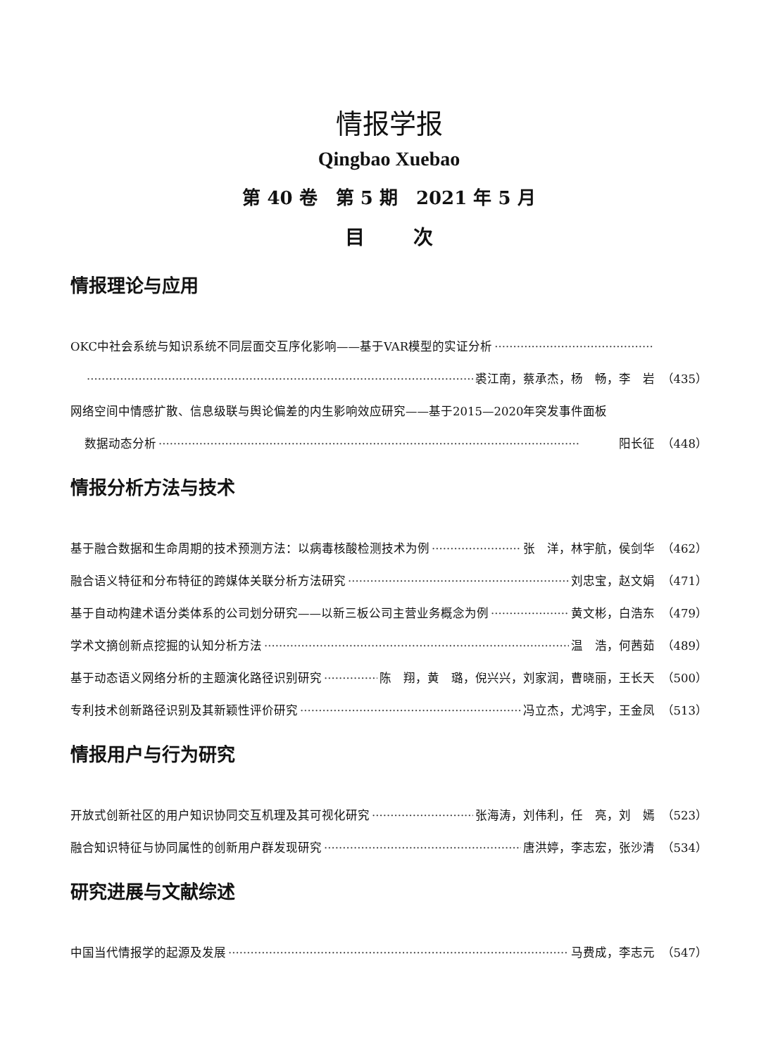情报学报
Qingbao Xuebao
第 40 卷　第 5 期　2021 年 5 月
目 次
情报理论与应用
OKC中社会系统与知识系统不同层面交互序化影响——基于VAR模型的实证分析
裘江南，蔡承杰，杨　畅，李　岩 （435）
网络空间中情感扩散、信息级联与舆论偏差的内生影响效应研究——基于2015—2020年突发事件面板
数据动态分析 阳长征 （448）
情报分析方法与技术
基于融合数据和生命周期的技术预测方法：以病毒核酸检测技术为例 张　洋，林宇航，侯剑华 （462）
融合语义特征和分布特征的跨媒体关联分析方法研究 刘忠宝，赵文娟 （471）
基于自动构建术语分类体系的公司划分研究——以新三板公司主营业务概念为例 黄文彬，白浩东 （479）
学术文摘创新点挖掘的认知分析方法 温　浩，何茜茹 （489）
基于动态语义网络分析的主题演化路径识别研究 陈　翔，黄　璐，倪兴兴，刘家润，曹晓丽，王长天 （500）
专利技术创新路径识别及其新颖性评价研究 冯立杰，尤鸿宇，王金凤 （513）
情报用户与行为研究
开放式创新社区的用户知识协同交互机理及其可视化研究 张海涛，刘伟利，任　亮，刘　嫣 （523）
融合知识特征与协同属性的创新用户群发现研究 唐洪婷，李志宏，张沙清 （534）
研究进展与文献综述
中国当代情报学的起源及发展 马费成，李志元 （547）